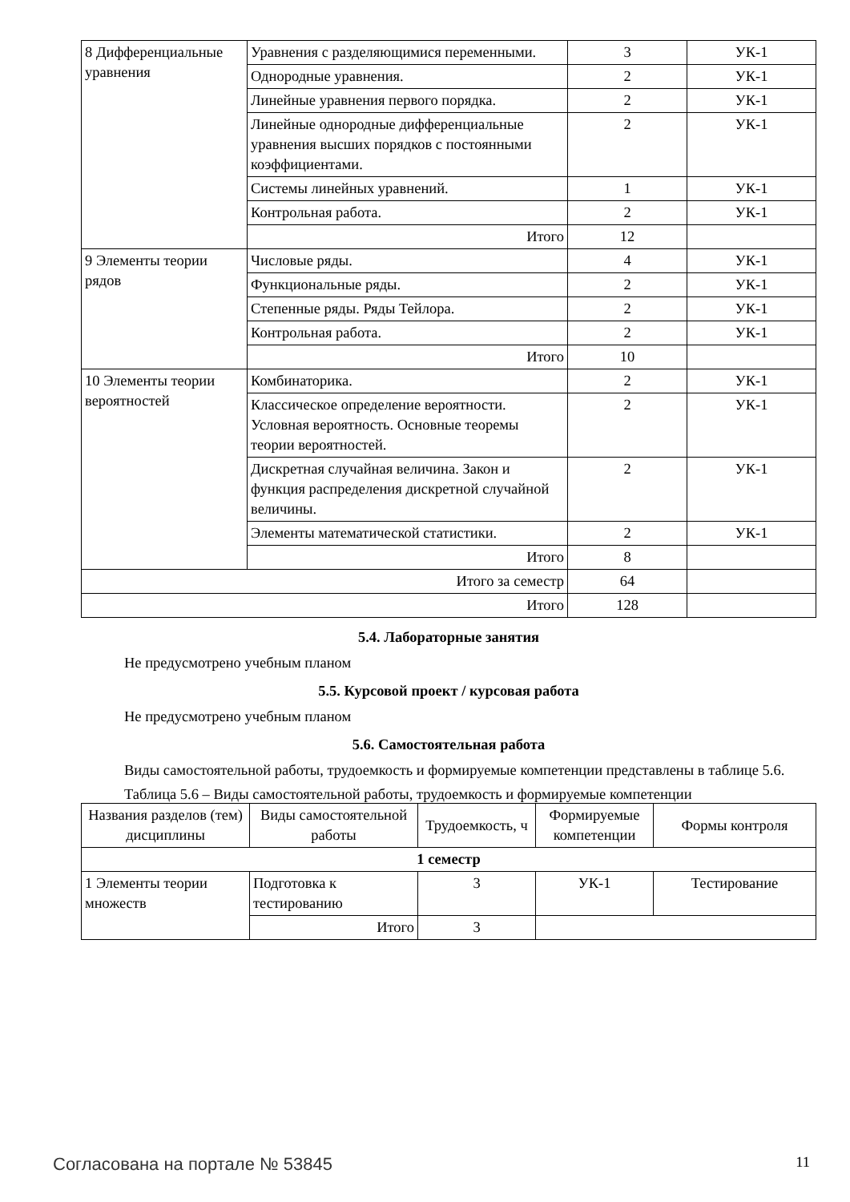| 8 Дифференциальные уравнения | Уравнения с разделяющимися переменными. | 3 | УК-1 |
| | Однородные уравнения. | 2 | УК-1 |
| | Линейные уравнения первого порядка. | 2 | УК-1 |
| | Линейные однородные дифференциальные уравнения высших порядков с постоянными коэффициентами. | 2 | УК-1 |
| | Системы линейных уравнений. | 1 | УК-1 |
| | Контрольная работа. | 2 | УК-1 |
| | Итого | 12 | |
| 9 Элементы теории рядов | Числовые ряды. | 4 | УК-1 |
| | Функциональные ряды. | 2 | УК-1 |
| | Степенные ряды. Ряды Тейлора. | 2 | УК-1 |
| | Контрольная работа. | 2 | УК-1 |
| | Итого | 10 | |
| 10 Элементы теории вероятностей | Комбинаторика. | 2 | УК-1 |
| | Классическое определение вероятности. Условная вероятность. Основные теоремы теории вероятностей. | 2 | УК-1 |
| | Дискретная случайная величина. Закон и функция распределения дискретной случайной величины. | 2 | УК-1 |
| | Элементы математической статистики. | 2 | УК-1 |
| | Итого | 8 | |
| Итого за семестр | | 64 | |
| Итого | | 128 | |
5.4. Лабораторные занятия
Не предусмотрено учебным планом
5.5. Курсовой проект / курсовая работа
Не предусмотрено учебным планом
5.6. Самостоятельная работа
Виды самостоятельной работы, трудоемкость и формируемые компетенции представлены в таблице 5.6.
Таблица 5.6 – Виды самостоятельной работы, трудоемкость и формируемые компетенции
| Названия разделов (тем) дисциплины | Виды самостоятельной работы | Трудоемкость, ч | Формируемые компетенции | Формы контроля |
| --- | --- | --- | --- | --- |
| 1 семестр | | | | |
| 1 Элементы теории множеств | Подготовка к тестированию | 3 | УК-1 | Тестирование |
| | Итого | 3 | | |
Согласована на портале № 53845 11